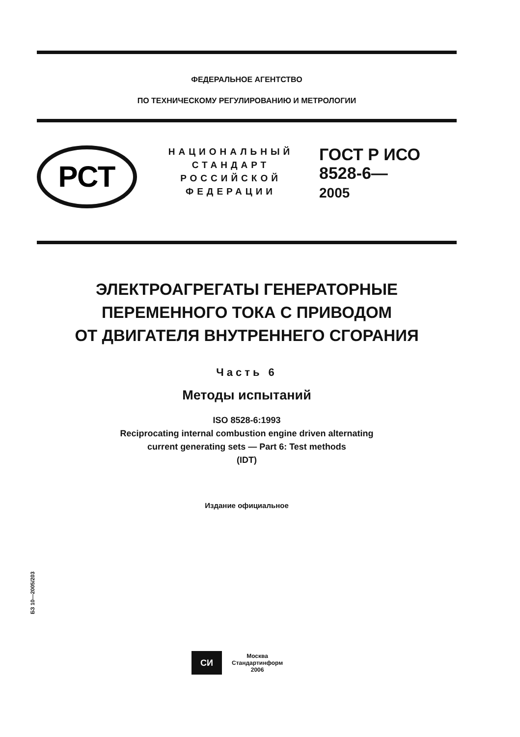ФЕДЕРАЛЬНОЕ АГЕНТСТВО
ПО ТЕХНИЧЕСКОМУ РЕГУЛИРОВАНИЮ И МЕТРОЛОГИИ
РСТ
НАЦИОНАЛЬНЫЙ
СТАНДАРТ
РОССИЙСКОЙ
ФЕДЕРАЦИИ
ГОСТ Р ИСО
8528-6—
2005
ЭЛЕКТРОАГРЕГАТЫ ГЕНЕРАТОРНЫЕ
ПЕРЕМЕННОГО ТОКА С ПРИВОДОМ
ОТ ДВИГАТЕЛЯ ВНУТРЕННЕГО СГОРАНИЯ
Часть 6
Методы испытаний
ISO 8528-6:1993
Reciprocating internal combustion engine driven alternating
current generating sets — Part 6: Test methods
(IDT)
Издание официальное
БЗ 10—2005/203
СИ
Москва
Стандартинформ
2006